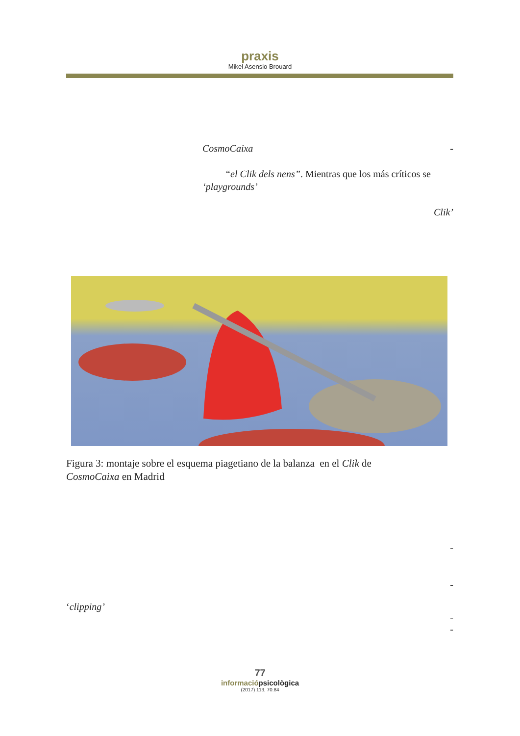praxis
Mikel Asensio Brouard
CosmoCaixa -
“el Clik dels nens”. Mientras que los más críticos se
‘playgrounds’
Clik’
Figura 3: montaje sobre el esquema piagetiano de la balanza en el Clik de
CosmoCaixa en Madrid
-
-
‘clipping’
-
-
77
informaciópsicològica
(2017) 113, 70.84